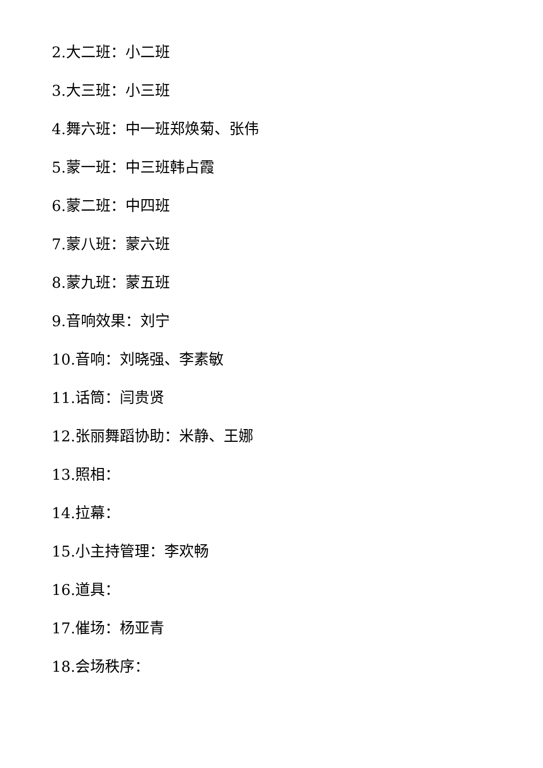2.大二班：小二班
3.大三班：小三班
4.舞六班：中一班郑焕菊、张伟
5.蒙一班：中三班韩占霞
6.蒙二班：中四班
7.蒙八班：蒙六班
8.蒙九班：蒙五班
9.音响效果：刘宁
10.音响：刘晓强、李素敏
11.话筒：闫贵贤
12.张丽舞蹈协助：米静、王娜
13.照相：
14.拉幕：
15.小主持管理：李欢畅
16.道具：
17.催场：杨亚青
18.会场秩序：